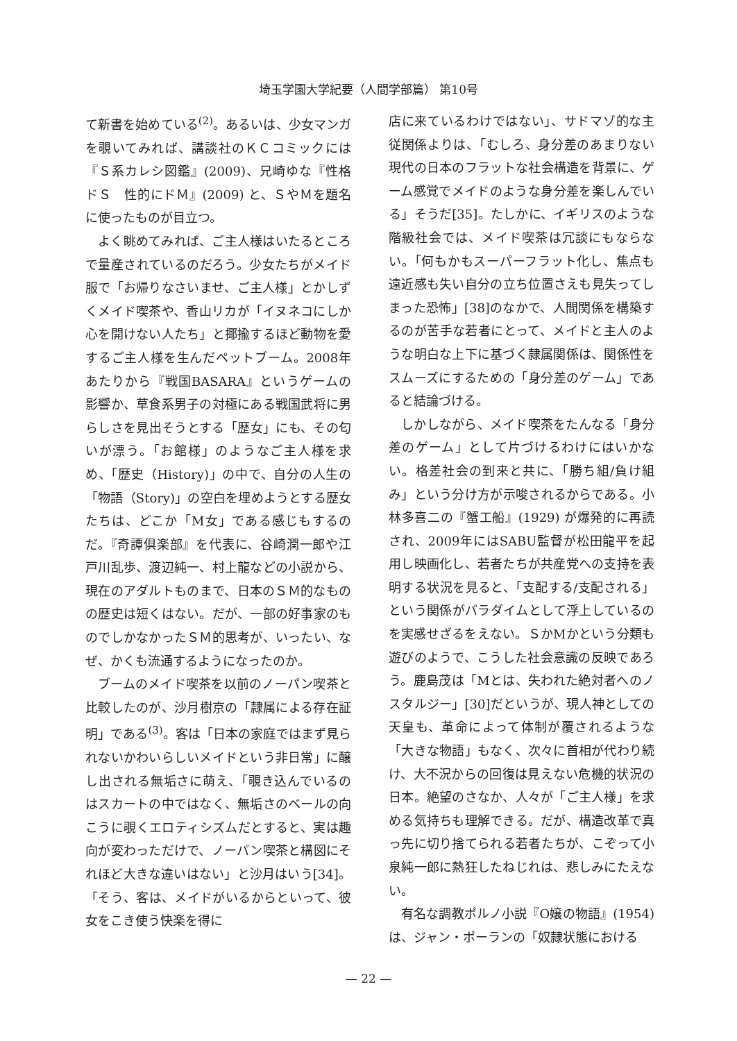埼玉学園大学紀要（人間学部篇） 第10号
て新書を始めている<sup>(2)</sup>。あるいは、少女マンガを覗いてみれば、講談社のＫＣコミックには『Ｓ系カレシ図鑑』(2009)、兄崎ゆな『性格ドＳ　性的にドＭ』(2009) と、ＳやＭを題名に使ったものが目立つ。
よく眺めてみれば、ご主人様はいたるところで量産されているのだろう。少女たちがメイド服で「お帰りなさいませ、ご主人様」とかしずくメイド喫茶や、香山リカが「イヌネコにしか心を開けない人たち」と揶揄するほど動物を愛するご主人様を生んだペットブーム。2008年あたりから『戦国BASARA』というゲームの影響か、草食系男子の対極にある戦国武将に男らしさを見出そうとする「歴女」にも、その匂いが漂う。「お館様」のようなご主人様を求め、「歴史（History)」の中で、自分の人生の「物語（Story)」の空白を埋めようとする歴女たちは、どこか「M女」である感じもするのだ。『奇譚倶楽部』を代表に、谷崎潤一郎や江戸川乱歩、渡辺純一、村上龍などの小説から、現在のアダルトものまで、日本のＳＭ的なものの歴史は短くはない。だが、一部の好事家のものでしかなかったＳＭ的思考が、いったい、なぜ、かくも流通するようになったのか。
ブームのメイド喫茶を以前のノーパン喫茶と比較したのが、沙月樹京の「隷属による存在証明」である<sup>(3)</sup>。客は「日本の家庭ではまず見られないかわいらしいメイドという非日常」に醸し出される無垢さに萌え、「覗き込んでいるのはスカートの中ではなく、無垢さのベールの向こうに覗くエロティシズムだとすると、実は趣向が変わっただけで、ノーパン喫茶と構図にそれほど大きな違いはない」と沙月はいう[34]。「そう、客は、メイドがいるからといって、彼女をこき使う快楽を得に
店に来ているわけではない」、サドマゾ的な主従関係よりは、「むしろ、身分差のあまりない現代の日本のフラットな社会構造を背景に、ゲーム感覚でメイドのような身分差を楽しんでいる」そうだ[35]。たしかに、イギリスのような階級社会では、メイド喫茶は冗談にもならない。「何もかもスーパーフラット化し、焦点も遠近感も失い自分の立ち位置さえも見失ってしまった恐怖」[38]のなかで、人間関係を構築するのが苦手な若者にとって、メイドと主人のような明白な上下に基づく隷属関係は、関係性をスムーズにするための「身分差のゲーム」であると結論づける。
しかしながら、メイド喫茶をたんなる「身分差のゲーム」として片づけるわけにはいかない。格差社会の到来と共に、「勝ち組/負け組み」という分け方が示唆されるからである。小林多喜二の『蟹工船』(1929) が爆発的に再読され、2009年にはSABU監督が松田龍平を起用し映画化し、若者たちが共産党への支持を表明する状況を見ると、「支配する/支配される」という関係がパラダイムとして浮上しているのを実感せざるをえない。ＳかMかという分類も遊びのようで、こうした社会意識の反映であろう。鹿島茂は「Mとは、失われた絶対者へのノスタルジー」[30]だというが、現人神としての天皇も、革命によって体制が覆されるような「大きな物語」もなく、次々に首相が代わり続け、大不況からの回復は見えない危機的状況の日本。絶望のさなか、人々が「ご主人様」を求める気持ちも理解できる。だが、構造改革で真っ先に切り捨てられる若者たちが、こぞって小泉純一郎に熱狂したねじれは、悲しみにたえない。
有名な調教ポルノ小説『O嬢の物語』(1954) は、ジャン・ポーランの「奴隷状態における
— 22 —